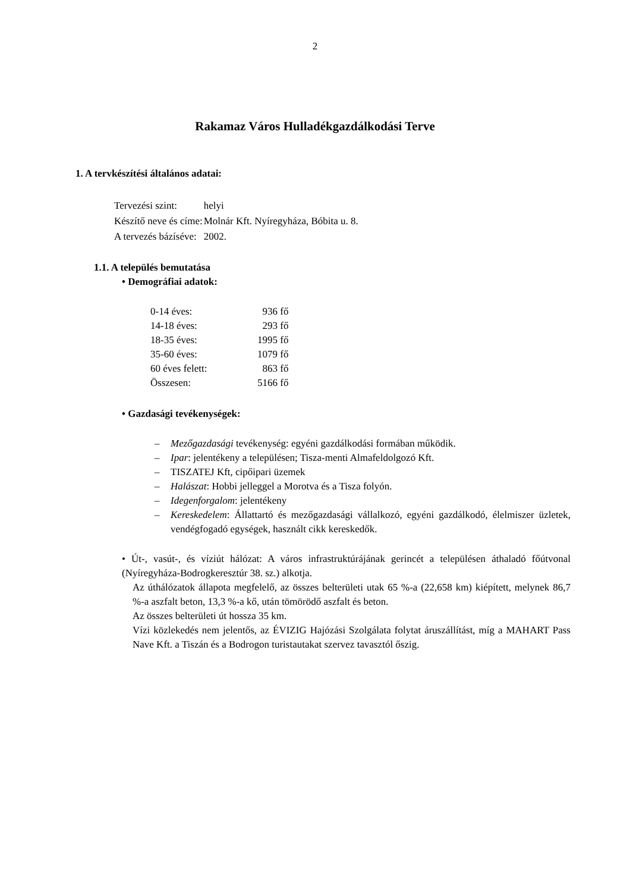2
Rakamaz Város Hulladékgazdálkodási Terve
1. A tervkészítési általános adatai:
| Tervezési szint: | helyi |
| Készítő neve és címe: | Molnár Kft. Nyíregyháza, Bóbita u. 8. |
| A tervezés bázíséve: | 2002. |
1.1. A település bemutatása
• Demográfiai adatok:
| 0-14 éves: | 936 fő |
| 14-18 éves: | 293 fő |
| 18-35 éves: | 1995 fő |
| 35-60 éves: | 1079 fő |
| 60 éves felett: | 863 fő |
| Összesen: | 5166 fő |
• Gazdasági tevékenységek:
– Mezőgazdasági tevékenység: egyéni gazdálkodási formában működik.
– Ipar: jelentékeny a településen; Tisza-menti Almafeldolgozó Kft.
– TISZATEJ Kft, cipőipari üzemek
– Halászat: Hobbi jelleggel a Morotva és a Tisza folyón.
– Idegenforgalom: jelentékeny
– Kereskedelem: Állattartó és mezőgazdasági vállalkozó, egyéni gazdálkodó, élelmiszer üzletek, vendégfogadó egységek, használt cikk kereskedők.
• Út-, vasút-, és víziút hálózat: A város infrastruktúrájának gerincét a településen áthaladó főútvonal (Nyíregyháza-Bodrogkeresztúr 38. sz.) alkotja.
Az úthálózatok állapota megfelelő, az összes belterületi utak 65 %-a (22,658 km) kiépített, melynek 86,7 %-a aszfalt beton, 13,3 %-a kő, után tömörödő aszfalt és beton.
Az összes belterületi út hossza 35 km.
Vízi közlekedés nem jelentős, az ÉVIZIG Hajózási Szolgálata folytat áruszállítást, míg a MAHART Pass Nave Kft. a Tiszán és a Bodrogon turistautakat szervez tavasztól őszig.